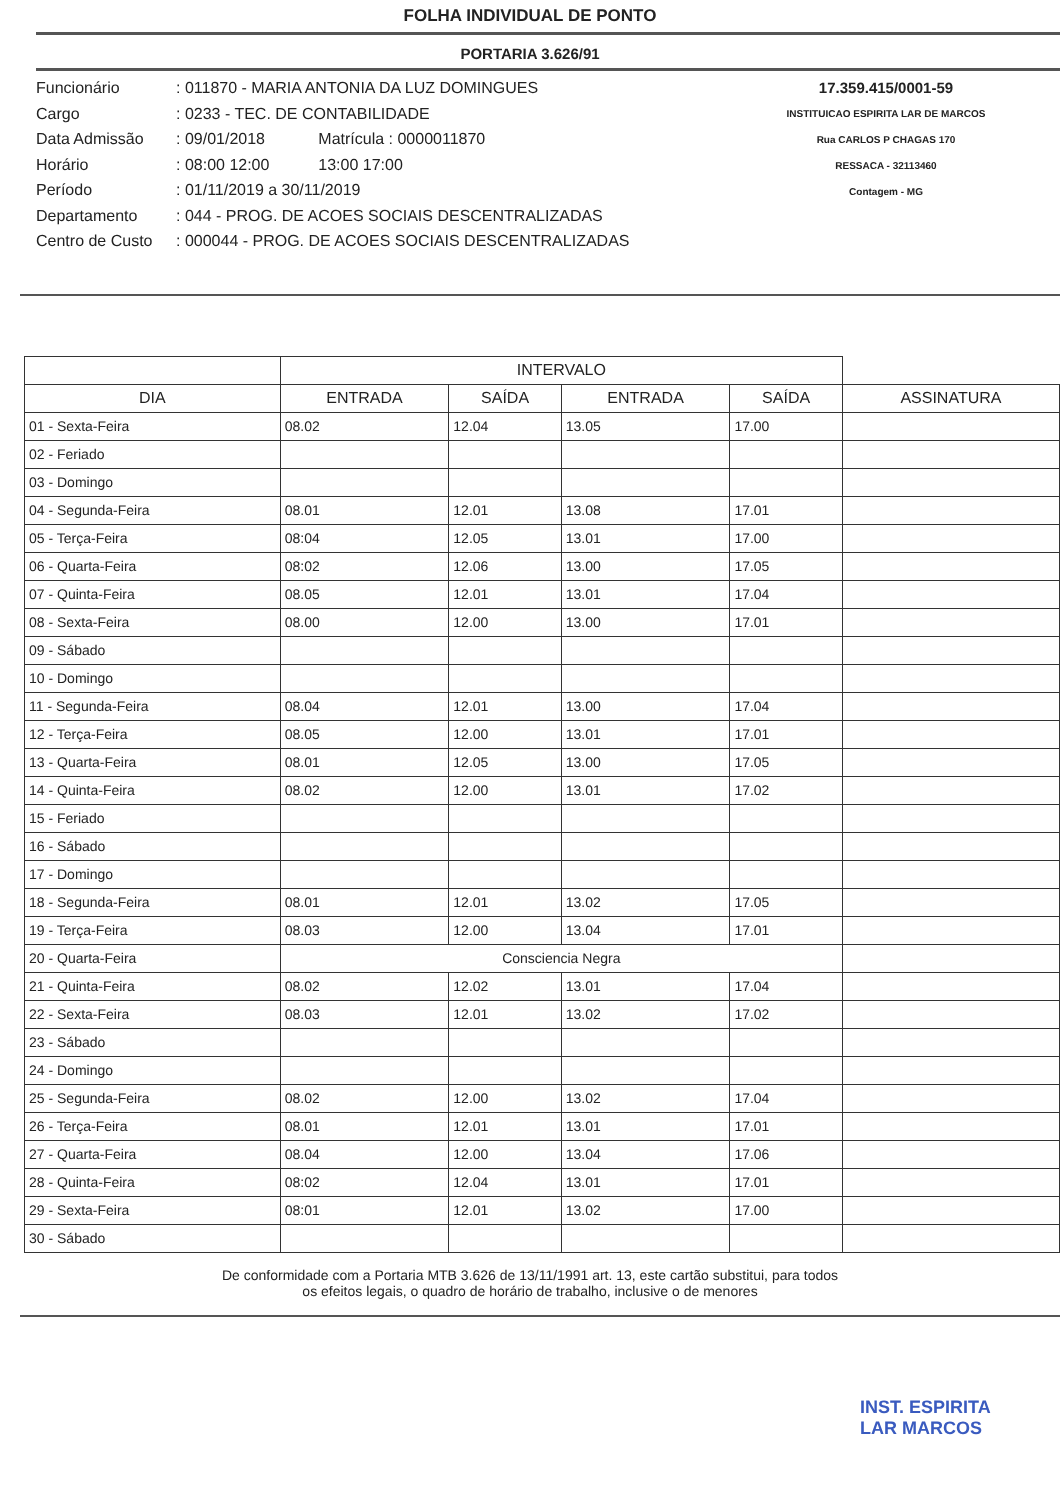FOLHA INDIVIDUAL DE PONTO
PORTARIA 3.626/91
Funcionário: 011870 - MARIA ANTONIA DA LUZ DOMINGUES
Cargo: 0233 - TEC. DE CONTABILIDADE
Data Admissão: 09/01/2018 Matrícula : 0000011870
Horário: 08:00 12:00 13:00 17:00
Período: 01/11/2019 a 30/11/2019
Departamento: 044 - PROG. DE ACOES SOCIAIS DESCENTRALIZADAS
Centro de Custo: 000044 - PROG. DE ACOES SOCIAIS DESCENTRALIZADAS
17.359.415/0001-59
INSTITUICAO ESPIRITA LAR DE MARCOS
Rua CARLOS P CHAGAS 170
RESSACA - 32113460
Contagem - MG
| | INTERVALO | | | | |
| --- | --- | --- | --- | --- | --- |
| DIA | ENTRADA | SAÍDA | ENTRADA | SAÍDA | ASSINATURA |
| 01 - Sexta-Feira | 08.02 | 12.04 | 13.05 | 17.00 | |
| 02 - Feriado | | | | | |
| 03 - Domingo | | | | | |
| 04 - Segunda-Feira | 08.01 | 12.01 | 13.08 | 17.01 | |
| 05 - Terça-Feira | 08:04 | 12.05 | 13.01 | 17.00 | |
| 06 - Quarta-Feira | 08:02 | 12.06 | 13.00 | 17.05 | |
| 07 - Quinta-Feira | 08.05 | 12.01 | 13.01 | 17.04 | |
| 08 - Sexta-Feira | 08.00 | 12.00 | 13.00 | 17.01 | |
| 09 - Sábado | | | | | |
| 10 - Domingo | | | | | |
| 11 - Segunda-Feira | 08.04 | 12.01 | 13.00 | 17.04 | |
| 12 - Terça-Feira | 08.05 | 12.00 | 13.01 | 17.01 | |
| 13 - Quarta-Feira | 08.01 | 12.05 | 13.00 | 17.05 | |
| 14 - Quinta-Feira | 08.02 | 12.00 | 13.01 | 17.02 | |
| 15 - Feriado | | | | | |
| 16 - Sábado | | | | | |
| 17 - Domingo | | | | | |
| 18 - Segunda-Feira | 08.01 | 12.01 | 13.02 | 17.05 | |
| 19 - Terça-Feira | 08.03 | 12.00 | 13.04 | 17.01 | |
| 20 - Quarta-Feira | Consciencia Negra | | | | |
| 21 - Quinta-Feira | 08.02 | 12.02 | 13.01 | 17.04 | |
| 22 - Sexta-Feira | 08.03 | 12.01 | 13.02 | 17.02 | |
| 23 - Sábado | | | | | |
| 24 - Domingo | | | | | |
| 25 - Segunda-Feira | 08.02 | 12.00 | 13.02 | 17.04 | |
| 26 - Terça-Feira | 08.01 | 12.01 | 13.01 | 17.01 | |
| 27 - Quarta-Feira | 08.04 | 12.00 | 13.04 | 17.06 | |
| 28 - Quinta-Feira | 08:02 | 12.04 | 13.01 | 17.01 | |
| 29 - Sexta-Feira | 08:01 | 12.01 | 13.02 | 17.00 | |
| 30 - Sábado | | | | | |
De conformidade com a Portaria MTB 3.626 de 13/11/1991 art. 13, este cartão substitui, para todos
os efeitos legais, o quadro de horário de trabalho, inclusive o de menores
INST. ESPIRITA
LAR MARCOS